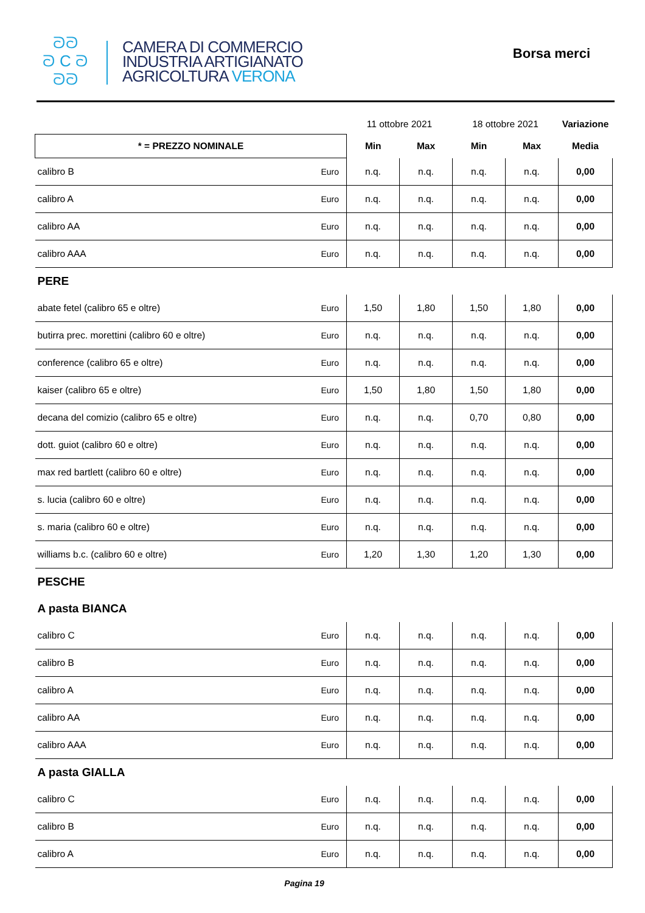ᘐᘐ
ᘐ C ᘐ
ᘐᘐ
CAMERA DI COMMERCIO
INDUSTRIA ARTIGIANATO
AGRICOLTURA VERONA
Borsa merci
| | | 11 ottobre 2021 | | 18 ottobre 2021 | | Variazione |
| --- | --- | --- | --- | --- | --- | --- |
| * = PREZZO NOMINALE | | Min | Max | Min | Max | Media |
| calibro B | Euro | n.q. | n.q. | n.q. | n.q. | 0,00 |
| calibro A | Euro | n.q. | n.q. | n.q. | n.q. | 0,00 |
| calibro AA | Euro | n.q. | n.q. | n.q. | n.q. | 0,00 |
| calibro AAA | Euro | n.q. | n.q. | n.q. | n.q. | 0,00 |
| PERE | | | | | | |
| abate fetel (calibro 65 e oltre) | Euro | 1,50 | 1,80 | 1,50 | 1,80 | 0,00 |
| butirra prec. morettini (calibro 60 e oltre) | Euro | n.q. | n.q. | n.q. | n.q. | 0,00 |
| conference (calibro 65 e oltre) | Euro | n.q. | n.q. | n.q. | n.q. | 0,00 |
| kaiser (calibro 65 e oltre) | Euro | 1,50 | 1,80 | 1,50 | 1,80 | 0,00 |
| decana del comizio (calibro 65 e oltre) | Euro | n.q. | n.q. | 0,70 | 0,80 | 0,00 |
| dott. guiot (calibro 60 e oltre) | Euro | n.q. | n.q. | n.q. | n.q. | 0,00 |
| max red bartlett (calibro 60 e oltre) | Euro | n.q. | n.q. | n.q. | n.q. | 0,00 |
| s. lucia (calibro 60 e oltre) | Euro | n.q. | n.q. | n.q. | n.q. | 0,00 |
| s. maria (calibro 60 e oltre) | Euro | n.q. | n.q. | n.q. | n.q. | 0,00 |
| williams b.c. (calibro 60 e oltre) | Euro | 1,20 | 1,30 | 1,20 | 1,30 | 0,00 |
| PESCHE | | | | | | |
| A pasta BIANCA | | | | | | |
| calibro C | Euro | n.q. | n.q. | n.q. | n.q. | 0,00 |
| calibro B | Euro | n.q. | n.q. | n.q. | n.q. | 0,00 |
| calibro A | Euro | n.q. | n.q. | n.q. | n.q. | 0,00 |
| calibro AA | Euro | n.q. | n.q. | n.q. | n.q. | 0,00 |
| calibro AAA | Euro | n.q. | n.q. | n.q. | n.q. | 0,00 |
| A pasta GIALLA | | | | | | |
| calibro C | Euro | n.q. | n.q. | n.q. | n.q. | 0,00 |
| calibro B | Euro | n.q. | n.q. | n.q. | n.q. | 0,00 |
| calibro A | Euro | n.q. | n.q. | n.q. | n.q. | 0,00 |
Pagina 19